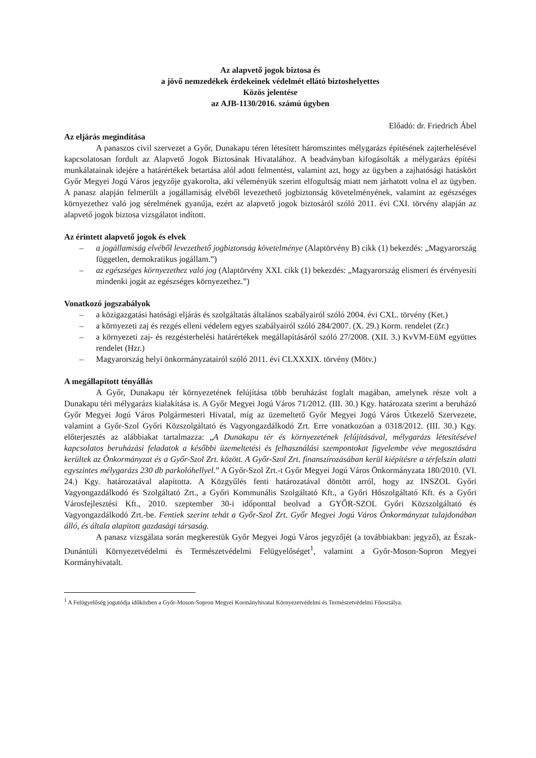Az alapvető jogok biztosa és
a jövő nemzedékek érdekeinek védelmét ellátó biztoshelyettes
Közös jelentése
az AJB-1130/2016. számú ügyben
Előadó: dr. Friedrich Ábel
Az eljárás megindítása
A panaszos civil szervezet a Győr, Dunakapu téren létesített háromszintes mélygarázs építésének zajterhelésével kapcsolatosan fordult az Alapvető Jogok Biztosának Hivatalához. A beadványban kifogásolták a mélygarázs építési munkálatainak idejére a határértékek betartása alól adott felmentést, valamint azt, hogy az ügyben a zajhatósági hatáskört Győr Megyei Jogú Város jegyzője gyakorolta, aki véleményük szerint elfogultság miatt nem járhatott volna el az ügyben. A panasz alapján felmerült a jogállamiság elvéből levezethető jogbiztonság követelményének, valamint az egészséges környezethez való jog sérelmének gyanúja, ezért az alapvető jogok biztosáról szóló 2011. évi CXI. törvény alapján az alapvető jogok biztosa vizsgálatot indított.
Az érintett alapvető jogok és elvek
– a jogállamiság elvéből levezethető jogbiztonság követelménye (Alaptörvény B) cikk (1) bekezdés: „Magyarország független, demokratikus jogállam.”)
– az egészséges környezethez való jog (Alaptörvény XXI. cikk (1) bekezdés: „Magyarország elismeri és érvényesíti mindenki jogát az egészséges környezethez.”)
Vonatkozó jogszabályok
– a közigazgatási hatósági eljárás és szolgáltatás általános szabályairól szóló 2004. évi CXL. törvény (Ket.)
– a környezeti zaj és rezgés elleni védelem egyes szabályairól szóló 284/2007. (X. 29.) Korm. rendelet (Zr.)
– a környezeti zaj- és rezgésterhelési határértékek megállapításáról szóló 27/2008. (XII. 3.) KvVM-EüM együttes rendelet (Hzr.)
– Magyarország helyi önkormányzatairól szóló 2011. évi CLXXXIX. törvény (Mötv.)
A megállapított tényállás
A Győr, Dunakapu tér környezetének felújítása több beruházást foglalt magában, amelynek része volt a Dunakapu téri mélygarázs kialakítása is. A Győr Megyei Jogú Város 71/2012. (III. 30.) Kgy. határozata szerint a beruházó Győr Megyei Jogú Város Polgármesteri Hivatal, míg az üzemeltető Győr Megyei Jogú Város Útkezelő Szervezete, valamint a Győr-Szol Győri Közszolgáltató és Vagyongazdálkodó Zrt. Erre vonatkozóan a 0318/2012. (III. 30.) Kgy. előterjesztés az alábbiakat tartalmazza: „A Dunakapu tér és környezetének felújításával, mélygarázs létesítésével kapcsolatos beruházási feladatok a későbbi üzemeltetési és felhasználási szempontokat figyelembe véve megosztására kerültek az Önkormányzat és a Győr-Szol Zrt. között. A Győr-Szol Zrt. finanszírozásában kerül kiépítésre a térfelszín alatti egyszintes mélygarázs 230 db parkolóhellyel.” A Győr-Szol Zrt.-t Győr Megyei Jogú Város Önkormányzata 180/2010. (VI. 24.) Kgy. határozatával alapította. A Közgyűlés fenti határozatával döntött arról, hogy az INSZOL Győri Vagyongazdálkodó és Szolgáltató Zrt., a Győri Kommunális Szolgáltató Kft., a Győri Hőszolgáltató Kft. és a Győri Városfejlesztési Kft., 2010. szeptember 30-i időponttal beolvad a GYŐR-SZOL Győri Közszolgáltató és Vagyongazdálkodó Zrt.-be. Fentiek szerint tehát a Győr-Szol Zrt. Győr Megyei Jogú Város Önkormányzat tulajdonában álló, és általa alapított gazdasági társaság.
A panasz vizsgálata során megkerestük Győr Megyei Jogú Város jegyzőjét (a továbbiakban: jegyző), az Észak-Dunántúli Környezetvédelmi és Természetvédelmi Felügyelőséget<sup>1</sup>, valamint a Győr-Moson-Sopron Megyei Kormányhivatalt.
<sup>1</sup> A Felügyelőség jogutódja időközben a Győr-Moson-Sopron Megyei Kormányhivatal Környezetvédelmi és Természetvédelmi Főosztálya.